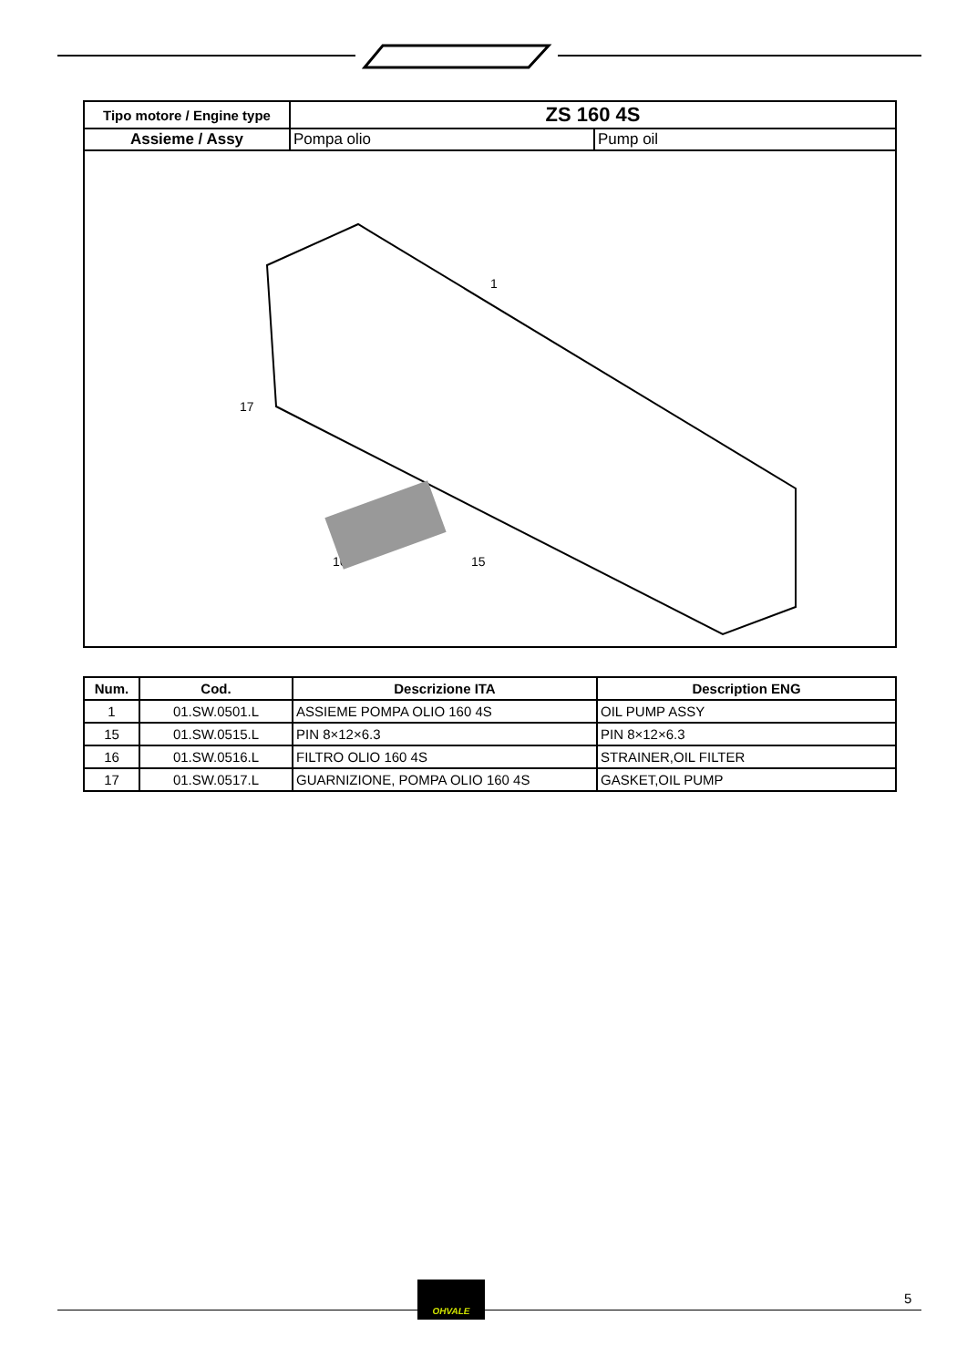| Tipo motore / Engine type | ZS 160 4S | |
| Assieme / Assy | Pompa olio | Pump oil |
| 1 17 16 15 | | |
| Num. | Cod. | Descrizione ITA | Description ENG |
| --- | --- | --- | --- |
| 1 | 01.SW.0501.L | ASSIEME POMPA OLIO 160 4S | OIL PUMP ASSY |
| 15 | 01.SW.0515.L | PIN 8×12×6.3 | PIN 8×12×6.3 |
| 16 | 01.SW.0516.L | FILTRO OLIO 160 4S | STRAINER,OIL FILTER |
| 17 | 01.SW.0517.L | GUARNIZIONE, POMPA OLIO 160 4S | GASKET,OIL PUMP |
OHVALE
5